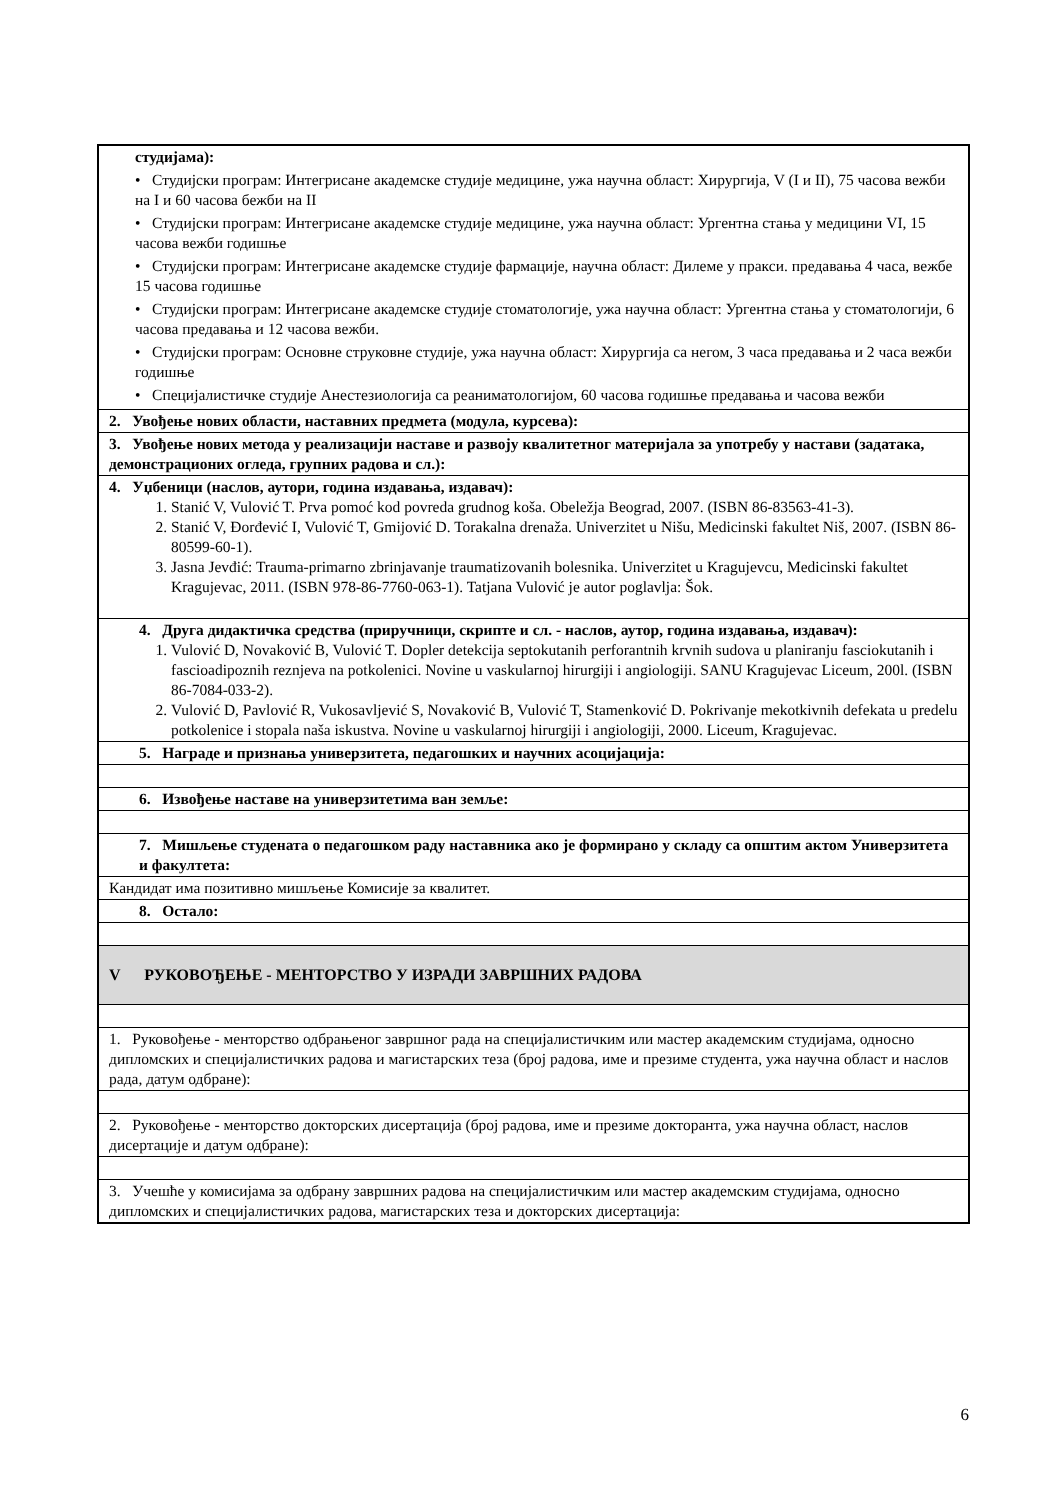| студијама): • Студијски програм: Интегрисане академске студије медицине, ужа научна област: Хирургија, V (I и II), 75 часова вежби на I и 60 часова бежби на II • Студијски програм: Интегрисане академске студије медицине, ужа научна област: Ургентна стања у медицини VI, 15 часова вежби годишње • Студијски програм: Интегрисане академске студије фармације, научна област: Дилеме у пракси. предавања 4 часа, вежбе 15 часова годишње • Студијски програм: Интегрисане академске студије стоматологије, ужа научна област: Ургентна стања у стоматологији, 6 часова предавања и 12 часова вежби. • Студијски програм: Основне струковне студије, ужа научна област: Хирургија са негом, 3 часа предавања и 2 часа вежби годишње • Специјалистичке студије Анестезиологија са реаниматологијом, 60 часова годишње предавања и часова вежби |
| 2. Увођење нових области, наставних предмета (модула, курсева): |
| 3. Увођење нових метода у реализацији наставе и развоју квалитетног материјала за употребу у настави (задатака, демонстрационих огледа, групних радова и сл.): |
| 4. Уџбеници (наслов, аутори, година издавања, издавач): 1. Stanić V, Vulović T. Prva pomoć kod povreda grudnog koša. Obeležja Beograd, 2007. (ISBN 86-83563-41-3). 2. Stanić V, Đorđević I, Vulović T, Gmijović D. Torakalna drenaža. Univerzitet u Nišu, Medicinski fakultet Niš, 2007. (ISBN 86-80599-60-1). 3. Jasna Jevđić: Trauma-primarno zbrinjavanje traumatizovanih bolesnika. Univerzitet u Kragujevcu, Medicinski fakultet Kragujevac, 2011. (ISBN 978-86-7760-063-1). Tatjana Vulović je autor poglavlja: Šok. |
| 4. Друга дидактичка средства (приручници, скрипте и сл. - наслов, аутор, година издавања, издавач): 1. Vulović D, Novaković B, Vulović T. Dopler detekcija septokutanih perforantnih krvnih sudova u planiranju fasciokutanih i fascioadipoznih reznjeva na potkolenici. Novine u vaskularnoj hirurgiji i angiologiji. SANU Kragujevac Liceum, 200l. (ISBN 86-7084-033-2). 2. Vulović D, Pavlović R, Vukosavljević S, Novaković B, Vulović T, Stamenković D. Pokrivanje mekotkivnih defekata u predelu potkolenice i stopala naša iskustva. Novine u vaskularnoj hirurgiji i angiologiji, 2000. Liceum, Kragujevac. |
| 5. Награде и признања универзитета, педагошких и научних асоцијација: |
| 6. Извођење наставе на универзитетима ван земље: |
| 7. Мишљење студената о педагошком раду наставника ако је формирано у складу са општим актом Универзитета и факултета: |
| Кандидат има позитивно мишљење Комисије за квалитет. |
| 8. Остало: |
| V РУКОВОЂЕЊЕ - МЕНТОРСТВО У ИЗРАДИ ЗАВРШНИХ РАДОВА |
| 1. Руковођење - менторство одбрањеног завршног рада на специјалистичким или мастер академским студијама, односно дипломских и специјалистичких радова и магистарских теза (број радова, име и презиме студента, ужа научна област и наслов рада, датум одбране): |
| 2. Руковођење - менторство докторских дисертација (број радова, име и презиме докторанта, ужа научна област, наслов дисертације и датум одбране): |
| 3. Учешће у комисијама за одбрану завршних радова на специјалистичким или мастер академским студијама, односно дипломских и специјалистичких радова, магистарских теза и докторских дисертација: |
6